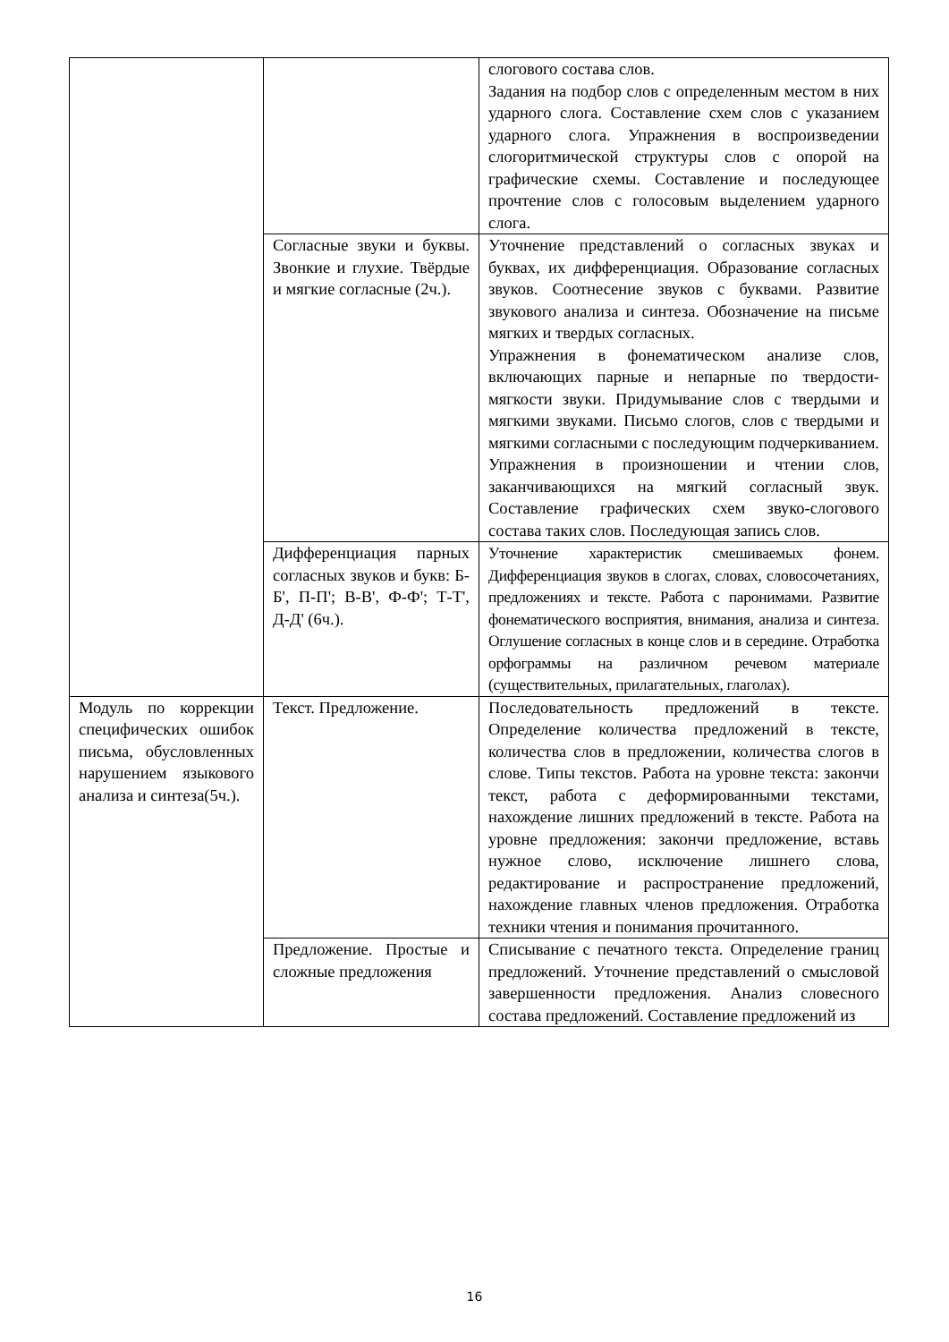| | | слогового состава слов. Задания на подбор слов с определенным местом в них ударного слога. Составление схем слов с указанием ударного слога. Упражнения в воспроизведении слогоритмической структуры слов с опорой на графические схемы. Составление и последующее прочтение слов с голосовым выделением ударного слога. |
| | Согласные звуки и буквы. Звонкие и глухие. Твёрдые и мягкие согласные (2ч.). | Уточнение представлений о согласных звуках и буквах, их дифференциация. Образование согласных звуков. Соотнесение звуков с буквами. Развитие звукового анализа и синтеза. Обозначение на письме мягких и твердых согласных. Упражнения в фонематическом анализе слов, включающих парные и непарные по твердости-мягкости звуки. Придумывание слов с твердыми и мягкими звуками. Письмо слогов, слов с твердыми и мягкими согласными с последующим подчеркиванием. Упражнения в произношении и чтении слов, заканчивающихся на мягкий согласный звук. Составление графических схем звуко-слогового состава таких слов. Последующая запись слов. |
| | Дифференциация парных согласных звуков и букв: Б-Б', П-П'; В-В', Ф-Ф'; Т-Т', Д-Д' (6ч.). | Уточнение характеристик смешиваемых фонем. Дифференциация звуков в слогах, словах, словосочетаниях, предложениях и тексте. Работа с паронимами. Развитие фонематического восприятия, внимания, анализа и синтеза. Оглушение согласных в конце слов и в середине. Отработка орфограммы на различном речевом материале (существительных, прилагательных, глаголах). |
| Модуль по коррекции специфических ошибок письма, обусловленных нарушением языкового анализа и синтеза(5ч.). | Текст. Предложение. | Последовательность предложений в тексте. Определение количества предложений в тексте, количества слов в предложении, количества слогов в слове. Типы текстов. Работа на уровне текста: закончи текст, работа с деформированными текстами, нахождение лишних предложений в тексте. Работа на уровне предложения: закончи предложение, вставь нужное слово, исключение лишнего слова, редактирование и распространение предложений, нахождение главных членов предложения. Отработка техники чтения и понимания прочитанного. |
| | Предложение. Простые и сложные предложения | Списывание с печатного текста. Определение границ предложений. Уточнение представлений о смысловой завершенности предложения. Анализ словесного состава предложений. Составление предложений из |
16